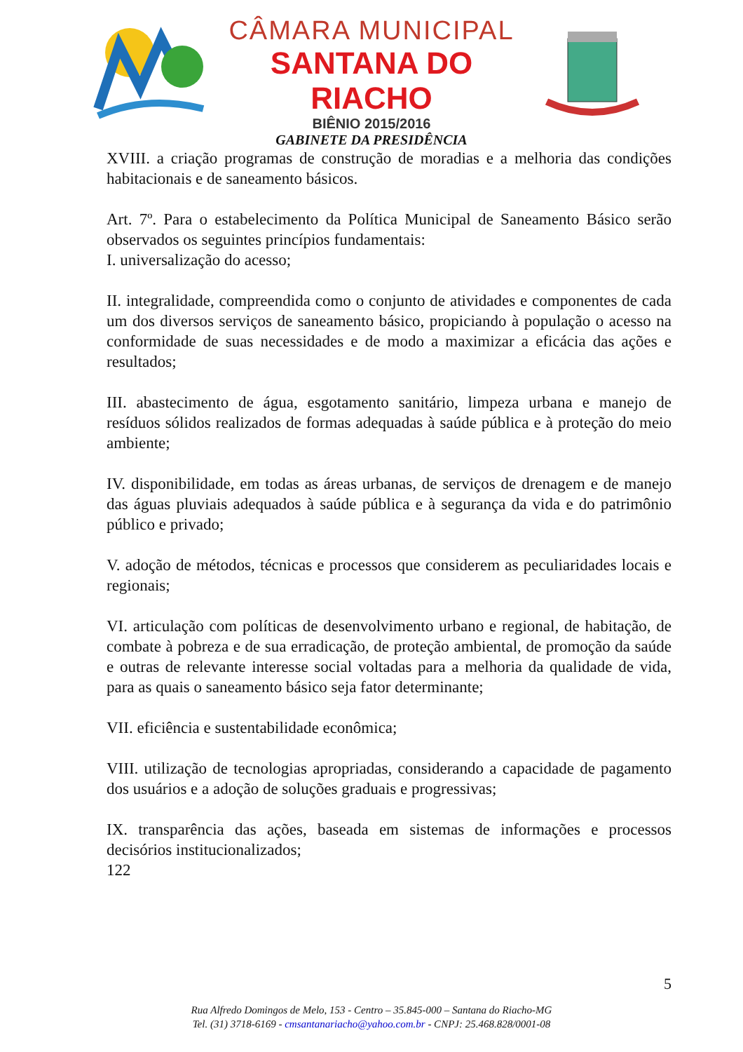CÂMARA MUNICIPAL
SANTANA DO RIACHO
BIÊNIO 2015/2016
GABINETE DA PRESIDÊNCIA
XVIII. a criação programas de construção de moradias e a melhoria das condições habitacionais e de saneamento básicos.
Art. 7º. Para o estabelecimento da Política Municipal de Saneamento Básico serão observados os seguintes princípios fundamentais:
I. universalização do acesso;
II. integralidade, compreendida como o conjunto de atividades e componentes de cada um dos diversos serviços de saneamento básico, propiciando à população o acesso na conformidade de suas necessidades e de modo a maximizar a eficácia das ações e resultados;
III. abastecimento de água, esgotamento sanitário, limpeza urbana e manejo de resíduos sólidos realizados de formas adequadas à saúde pública e à proteção do meio ambiente;
IV. disponibilidade, em todas as áreas urbanas, de serviços de drenagem e de manejo das águas pluviais adequados à saúde pública e à segurança da vida e do patrimônio público e privado;
V. adoção de métodos, técnicas e processos que considerem as peculiaridades locais e regionais;
VI. articulação com políticas de desenvolvimento urbano e regional, de habitação, de combate à pobreza e de sua erradicação, de proteção ambiental, de promoção da saúde e outras de relevante interesse social voltadas para a melhoria da qualidade de vida, para as quais o saneamento básico seja fator determinante;
VII. eficiência e sustentabilidade econômica;
VIII. utilização de tecnologias apropriadas, considerando a capacidade de pagamento dos usuários e a adoção de soluções graduais e progressivas;
IX. transparência das ações, baseada em sistemas de informações e processos decisórios institucionalizados;
122
5
Rua Alfredo Domingos de Melo, 153 - Centro – 35.845-000 – Santana do Riacho-MG
Tel. (31) 3718-6169 - cmsantanariacho@yahoo.com.br - CNPJ: 25.468.828/0001-08